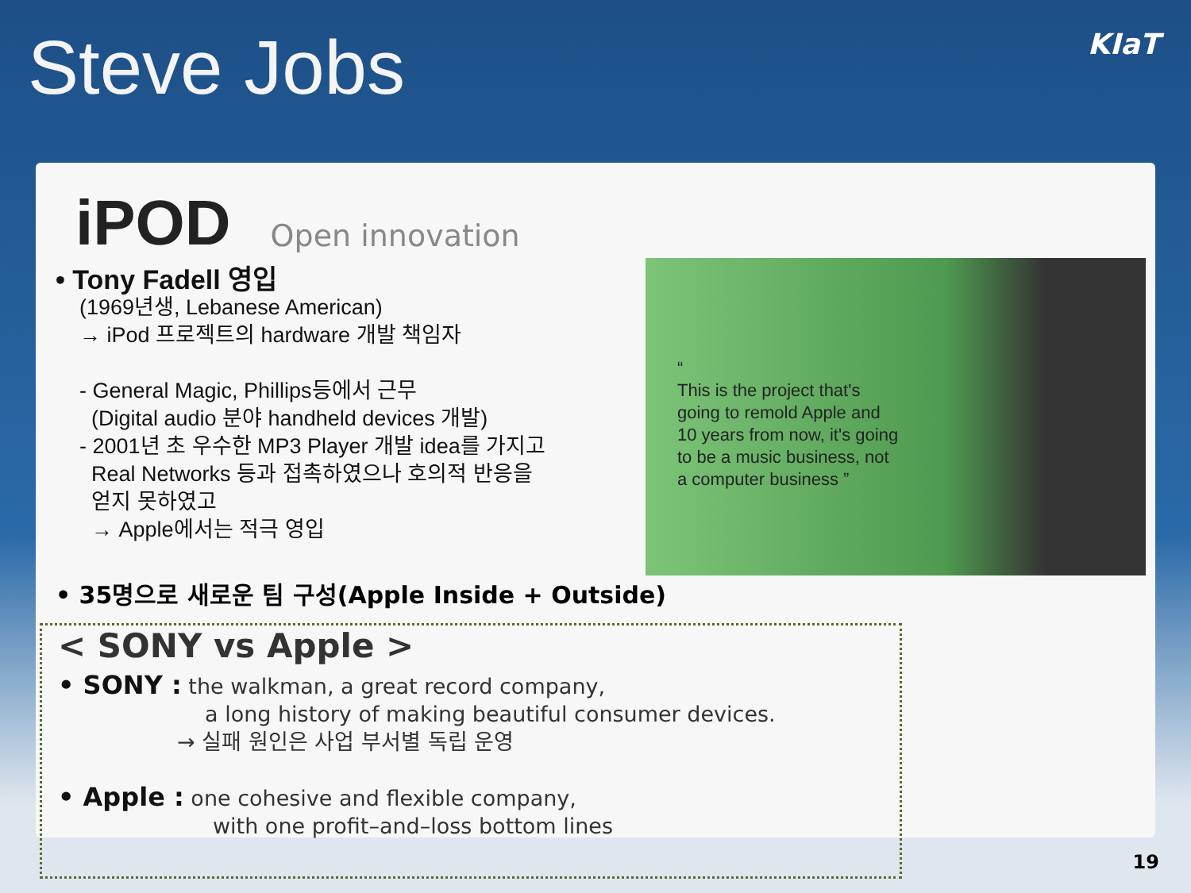Steve Jobs
KIaT
iPOD Open innovation
• Tony Fadell 영입
(1969년생, Lebanese American)
→ iPod 프로젝트의 hardware 개발 책임자
- General Magic, Phillips등에서 근무
(Digital audio 분야 handheld devices 개발)
- 2001년 초 우수한 MP3 Player 개발 idea를 가지고
Real Networks 등과 접촉하였으나 호의적 반응을
얻지 못하였고
→ Apple에서는 적극 영입
“
This is the project that's going to remold Apple and 10 years from now, it's going to be a music business, not a computer business ”
• 35명으로 새로운 팀 구성(Apple Inside + Outside)
< SONY vs Apple >
• SONY : the walkman, a great record company,
a long history of making beautiful consumer devices.
→ 실패 원인은 사업 부서별 독립 운영
• Apple : one cohesive and flexible company,
with one profit–and–loss bottom lines
19